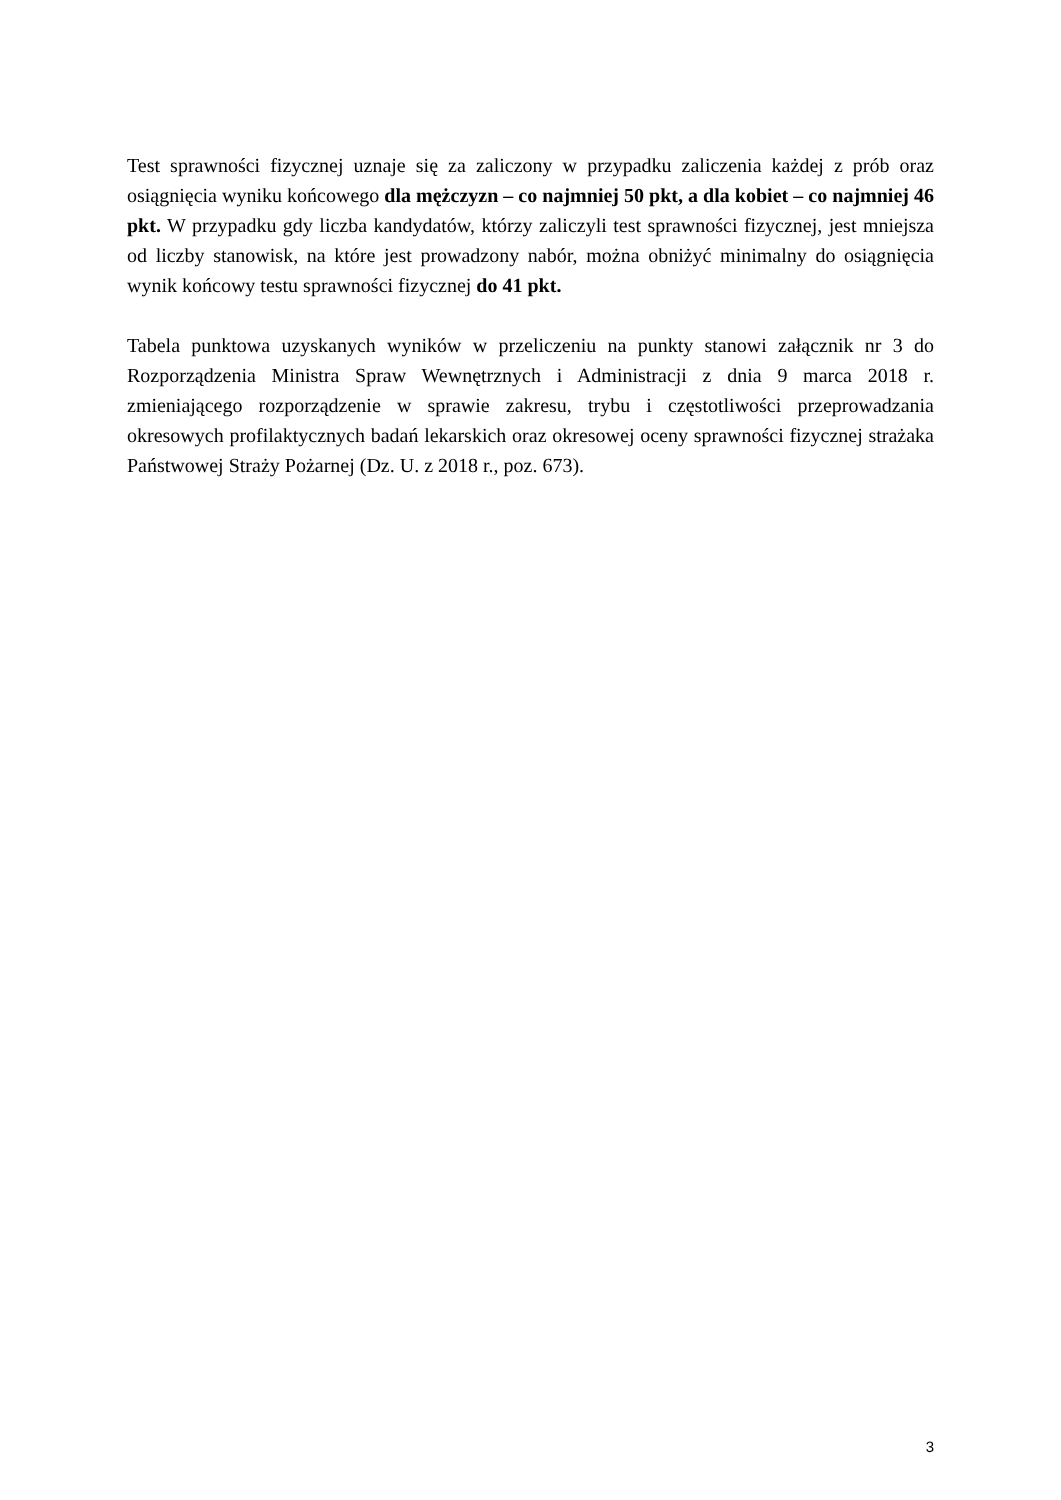Test sprawności fizycznej uznaje się za zaliczony w przypadku zaliczenia każdej z prób oraz osiągnięcia wyniku końcowego dla mężczyzn – co najmniej 50 pkt, a dla kobiet – co najmniej 46 pkt. W przypadku gdy liczba kandydatów, którzy zaliczyli test sprawności fizycznej, jest mniejsza od liczby stanowisk, na które jest prowadzony nabór, można obniżyć minimalny do osiągnięcia wynik końcowy testu sprawności fizycznej do 41 pkt.
Tabela punktowa uzyskanych wyników w przeliczeniu na punkty stanowi załącznik nr 3 do Rozporządzenia Ministra Spraw Wewnętrznych i Administracji z dnia 9 marca 2018 r. zmieniającego rozporządzenie w sprawie zakresu, trybu i częstotliwości przeprowadzania okresowych profilaktycznych badań lekarskich oraz okresowej oceny sprawności fizycznej strażaka Państwowej Straży Pożarnej (Dz. U. z 2018 r., poz. 673).
3